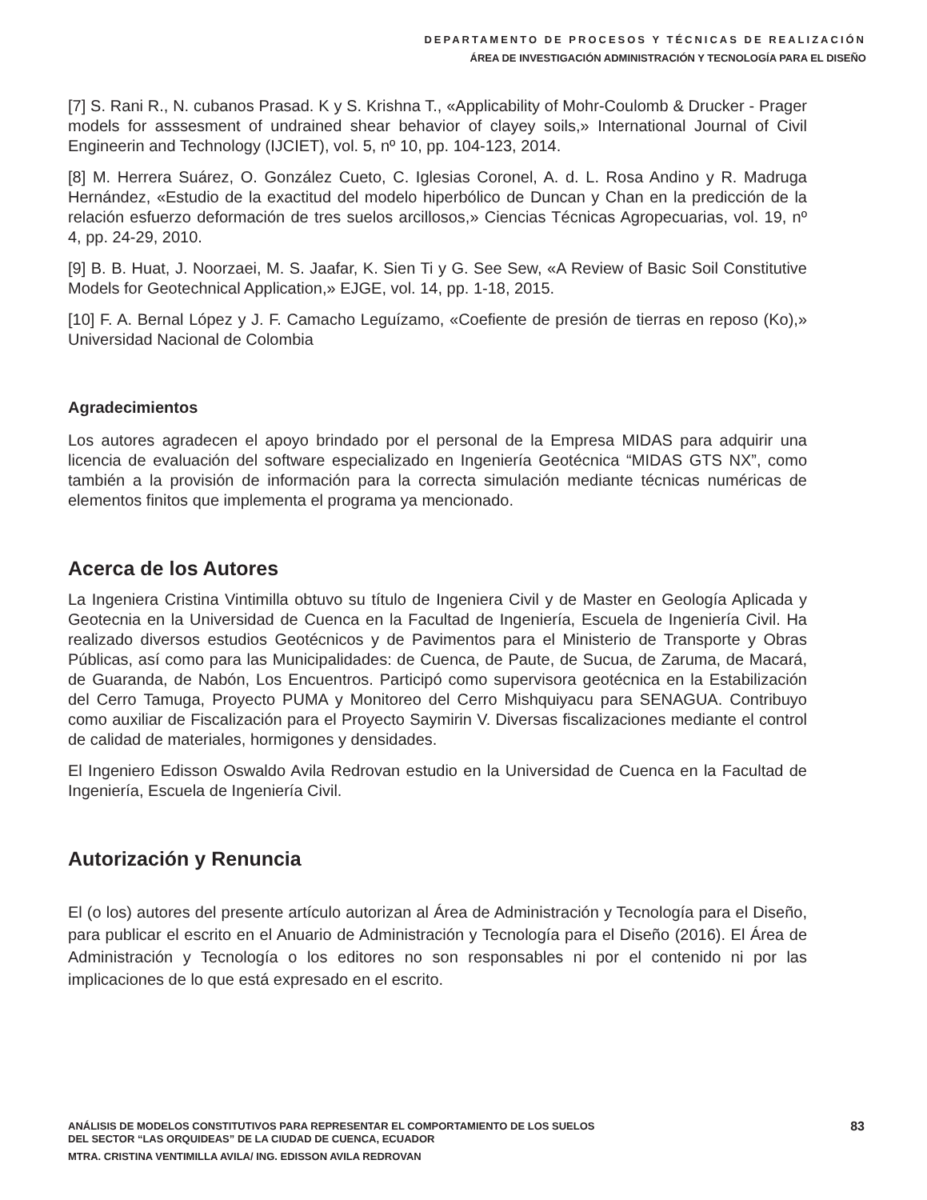DEPARTAMENTO DE PROCESOS Y TÉCNICAS DE REALIZACIÓN
ÁREA DE INVESTIGACIÓN ADMINISTRACIÓN Y TECNOLOGÍA PARA EL DISEÑO
[7] S. Rani R., N. cubanos Prasad. K y S. Krishna T., «Applicability of Mohr-Coulomb & Drucker - Prager models for asssesment of undrained shear behavior of clayey soils,» International Journal of Civil Engineerin and Technology (IJCIET), vol. 5, nº 10, pp. 104-123, 2014.
[8] M. Herrera Suárez, O. González Cueto, C. Iglesias Coronel, A. d. L. Rosa Andino y R. Madruga Hernández, «Estudio de la exactitud del modelo hiperbólico de Duncan y Chan en la predicción de la relación esfuerzo deformación de tres suelos arcillosos,» Ciencias Técnicas Agropecuarias, vol. 19, nº 4, pp. 24-29, 2010.
[9] B. B. Huat, J. Noorzaei, M. S. Jaafar, K. Sien Ti y G. See Sew, «A Review of Basic Soil Constitutive Models for Geotechnical Application,» EJGE, vol. 14, pp. 1-18, 2015.
[10] F. A. Bernal López y J. F. Camacho Leguízamo, «Coefiente de presión de tierras en reposo (Ko),» Universidad Nacional de Colombia
Agradecimientos
Los autores agradecen el apoyo brindado por el personal de la Empresa MIDAS para adquirir una licencia de evaluación del software especializado en Ingeniería Geotécnica “MIDAS GTS NX”, como también a la provisión de información para la correcta simulación mediante técnicas numéricas de elementos finitos que implementa el programa ya mencionado.
Acerca de los Autores
La Ingeniera Cristina Vintimilla obtuvo su título de Ingeniera Civil y de Master en Geología Aplicada y Geotecnia en la Universidad de Cuenca en la Facultad de Ingeniería, Escuela de Ingeniería Civil. Ha realizado diversos estudios Geotécnicos y de Pavimentos para el Ministerio de Transporte y Obras Públicas, así como para las Municipalidades: de Cuenca, de Paute, de Sucua, de Zaruma, de Macará, de Guaranda, de Nabón, Los Encuentros. Participó como supervisora geotécnica en la Estabilización del Cerro Tamuga, Proyecto PUMA y Monitoreo del Cerro Mishquiyacu para SENAGUA. Contribuyo como auxiliar de Fiscalización para el Proyecto Saymirin V. Diversas fiscalizaciones mediante el control de calidad de materiales, hormigones y densidades.
El Ingeniero Edisson Oswaldo Avila Redrovan estudio en la Universidad de Cuenca en la Facultad de Ingeniería, Escuela de Ingeniería Civil.
Autorización y Renuncia
El (o los) autores del presente artículo autorizan al Área de Administración y Tecnología para el Diseño, para publicar el escrito en el Anuario de Administración y Tecnología para el Diseño (2016). El Área de Administración y Tecnología o los editores no son responsables ni por el contenido ni por las implicaciones de lo que está expresado en el escrito.
ANÁLISIS DE MODELOS CONSTITUTIVOS PARA REPRESENTAR EL COMPORTAMIENTO DE LOS SUELOS
DEL SECTOR “LAS ORQUIDEAS” DE LA CIUDAD DE CUENCA, ECUADOR
MTRA. CRISTINA VENTIMILLA AVILA/ ING. EDISSON AVILA REDROVAN
83